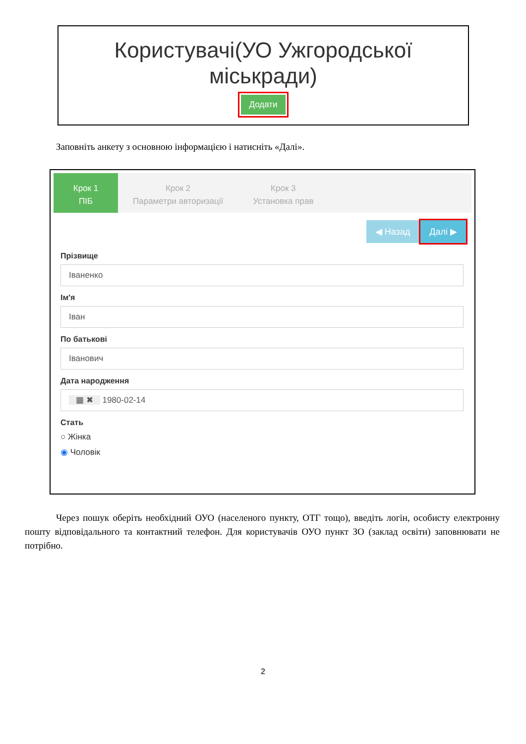Користувачі(УО Ужгородської міськради)
Додати
Заповніть анкету з основною інформацією і натисніть «Далі».
Крок 1
ПІБ
Крок 2
Параметри авторизації
Крок 3
Установка прав
◀ Назад Далі ▶
Прізвище
Іваненко
Ім'я
Іван
По батькові
Іванович
Дата народження
▦ ✖ 1980-02-14
Стать
○ Жінка
◉ Чоловік
Через пошук оберіть необхідний ОУО (населеного пункту, ОТГ тощо), введіть логін, особисту електронну пошту відповідального та контактний телефон. Для користувачів ОУО пункт ЗО (заклад освіти) заповнювати не потрібно.
2